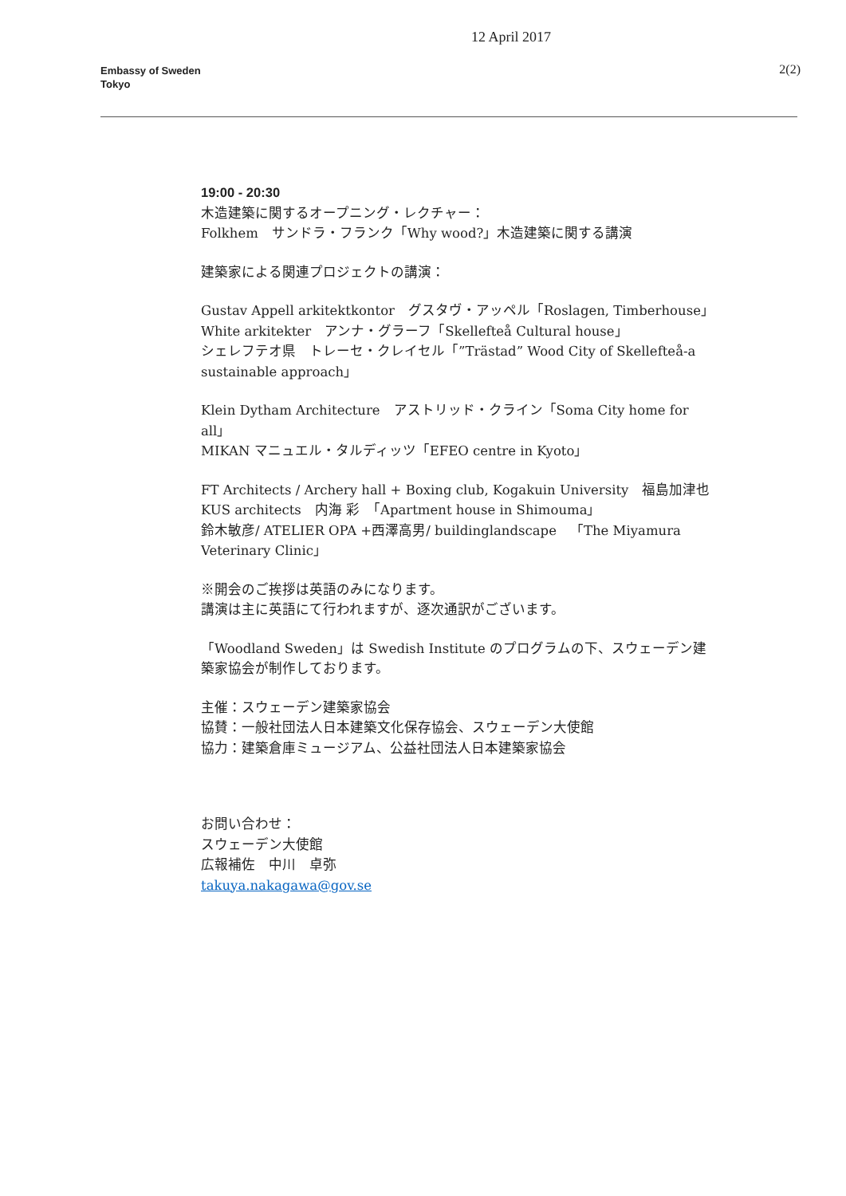Embassy of Sweden
Tokyo
2(2)
12 April 2017
19:00 - 20:30
木造建築に関するオープニング・レクチャー：
Folkhem　サンドラ・フランク「Why wood?」木造建築に関する講演
建築家による関連プロジェクトの講演：
Gustav Appell arkitektkontor　グスタヴ・アッペル「Roslagen, Timberhouse」
White arkitekter　アンナ・グラーフ「Skellefteå Cultural house」
シェレフテオ県　トレーセ・クレイセル「”Trästad” Wood City of Skellefteå-a sustainable approach」
Klein Dytham Architecture　アストリッド・クライン「Soma City home for all」
MIKAN マニュエル・タルディッツ「EFEO centre in Kyoto」
FT Architects / Archery hall + Boxing club, Kogakuin University　福島加津也
KUS architects　内海 彩　「Apartment house in Shimouma」
鈴木敏彦/ ATELIER OPA +西澤高男/ buildinglandscape　「The Miyamura Veterinary Clinic」
※開会のご挨拶は英語のみになります。
講演は主に英語にて行われますが、逐次通訳がございます。
「Woodland Sweden」は Swedish Institute のプログラムの下、スウェーデン建築家協会が制作しております。
主催：スウェーデン建築家協会
協賛：一般社団法人日本建築文化保存協会、スウェーデン大使館
協力：建築倉庫ミュージアム、公益社団法人日本建築家協会
お問い合わせ：
スウェーデン大使館
広報補佐　中川　卓弥
takuya.nakagawa@gov.se